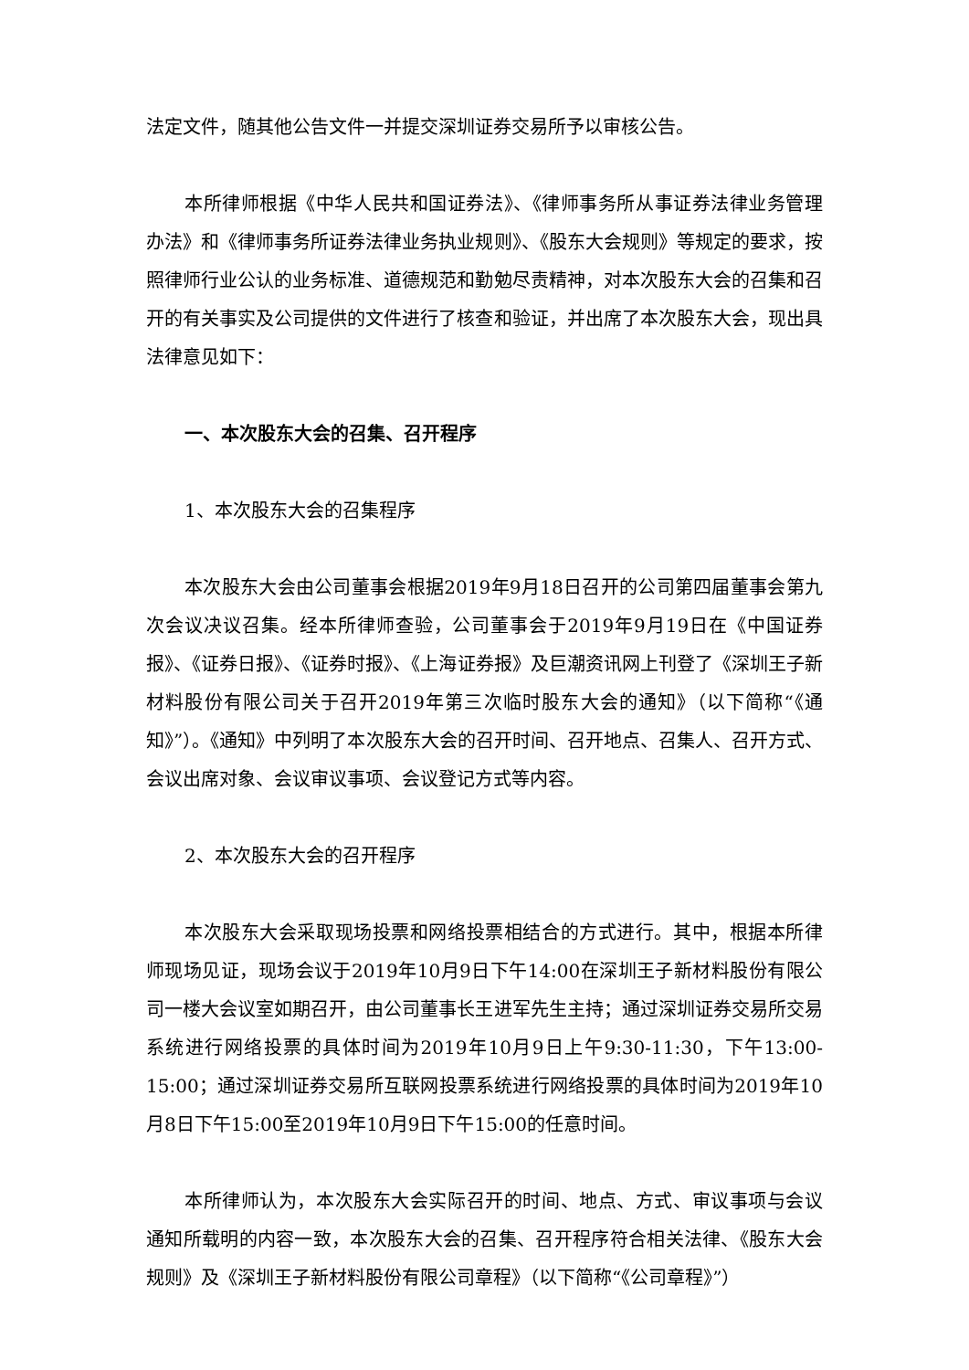法定文件，随其他公告文件一并提交深圳证券交易所予以审核公告。
本所律师根据《中华人民共和国证券法》、《律师事务所从事证券法律业务管理办法》和《律师事务所证券法律业务执业规则》、《股东大会规则》等规定的要求，按照律师行业公认的业务标准、道德规范和勤勉尽责精神，对本次股东大会的召集和召开的有关事实及公司提供的文件进行了核查和验证，并出席了本次股东大会，现出具法律意见如下：
一、本次股东大会的召集、召开程序
1、本次股东大会的召集程序
本次股东大会由公司董事会根据2019年9月18日召开的公司第四届董事会第九次会议决议召集。经本所律师查验，公司董事会于2019年9月19日在《中国证券报》、《证券日报》、《证券时报》、《上海证券报》及巨潮资讯网上刊登了《深圳王子新材料股份有限公司关于召开2019年第三次临时股东大会的通知》（以下简称“《通知》”）。《通知》中列明了本次股东大会的召开时间、召开地点、召集人、召开方式、会议出席对象、会议审议事项、会议登记方式等内容。
2、本次股东大会的召开程序
本次股东大会采取现场投票和网络投票相结合的方式进行。其中，根据本所律师现场见证，现场会议于2019年10月9日下午14:00在深圳王子新材料股份有限公司一楼大会议室如期召开，由公司董事长王进军先生主持；通过深圳证券交易所交易系统进行网络投票的具体时间为2019年10月9日上午9:30-11:30，下午13:00-15:00；通过深圳证券交易所互联网投票系统进行网络投票的具体时间为2019年10月8日下午15:00至2019年10月9日下午15:00的任意时间。
本所律师认为，本次股东大会实际召开的时间、地点、方式、审议事项与会议通知所载明的内容一致，本次股东大会的召集、召开程序符合相关法律、《股东大会规则》及《深圳王子新材料股份有限公司章程》（以下简称“《公司章程》”）